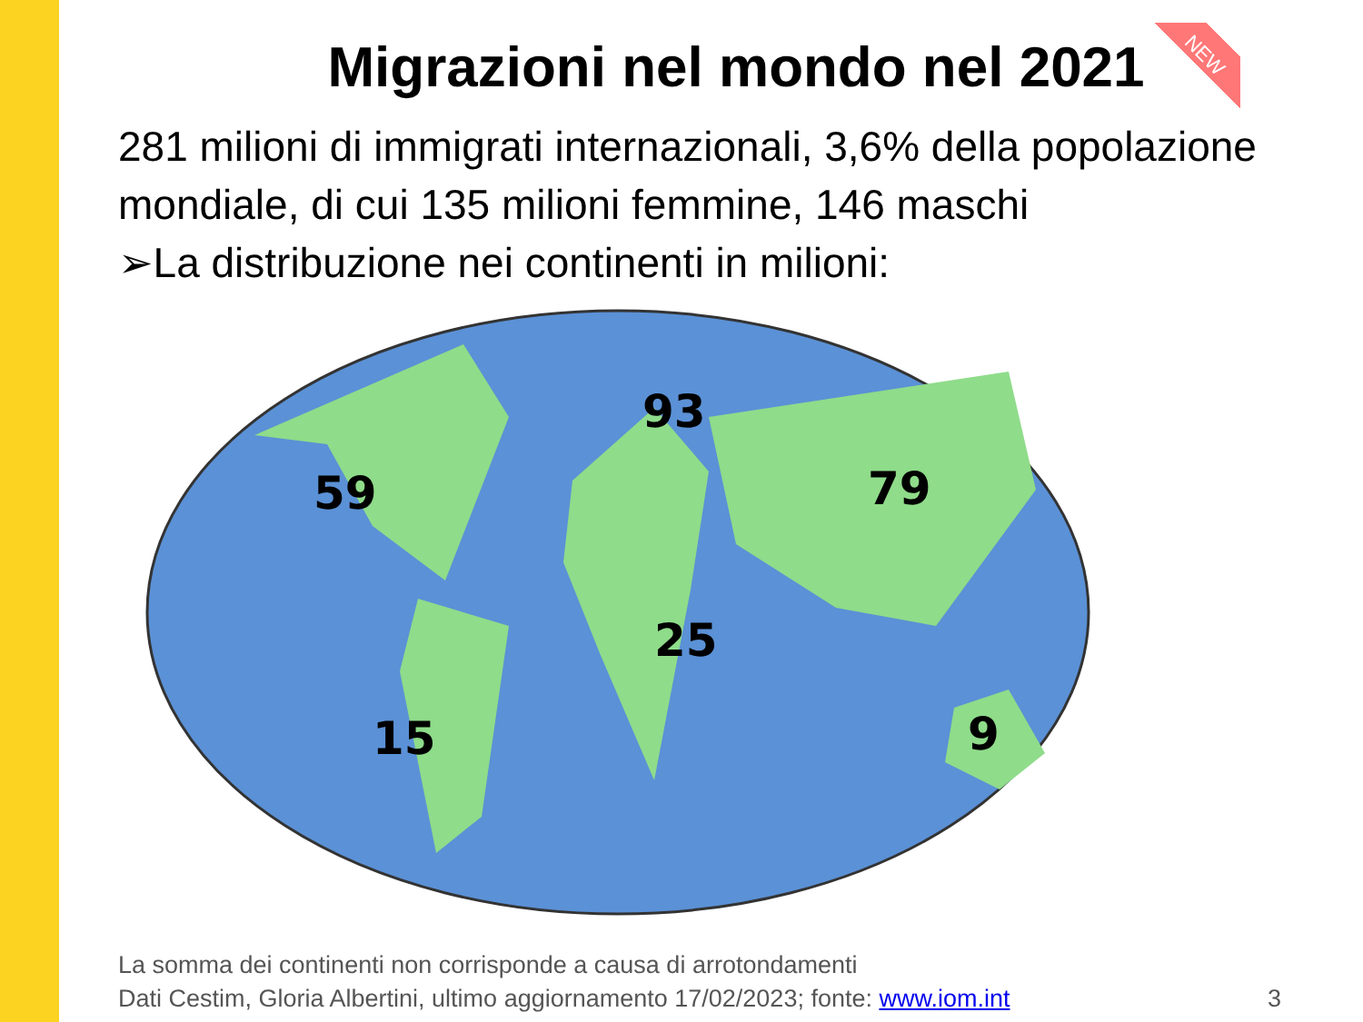NEW
Migrazioni nel mondo nel 2021
281 milioni di immigrati internazionali, 3,6% della popolazione mondiale, di cui 135 milioni femmine, 146 maschi
➢La distribuzione nei continenti in milioni:
59
93
79
25
15 9
La somma dei continenti non corrisponde a causa di arrotondamenti
Dati Cestim, Gloria Albertini, ultimo aggiornamento 17/02/2023; fonte: www.iom.int
3